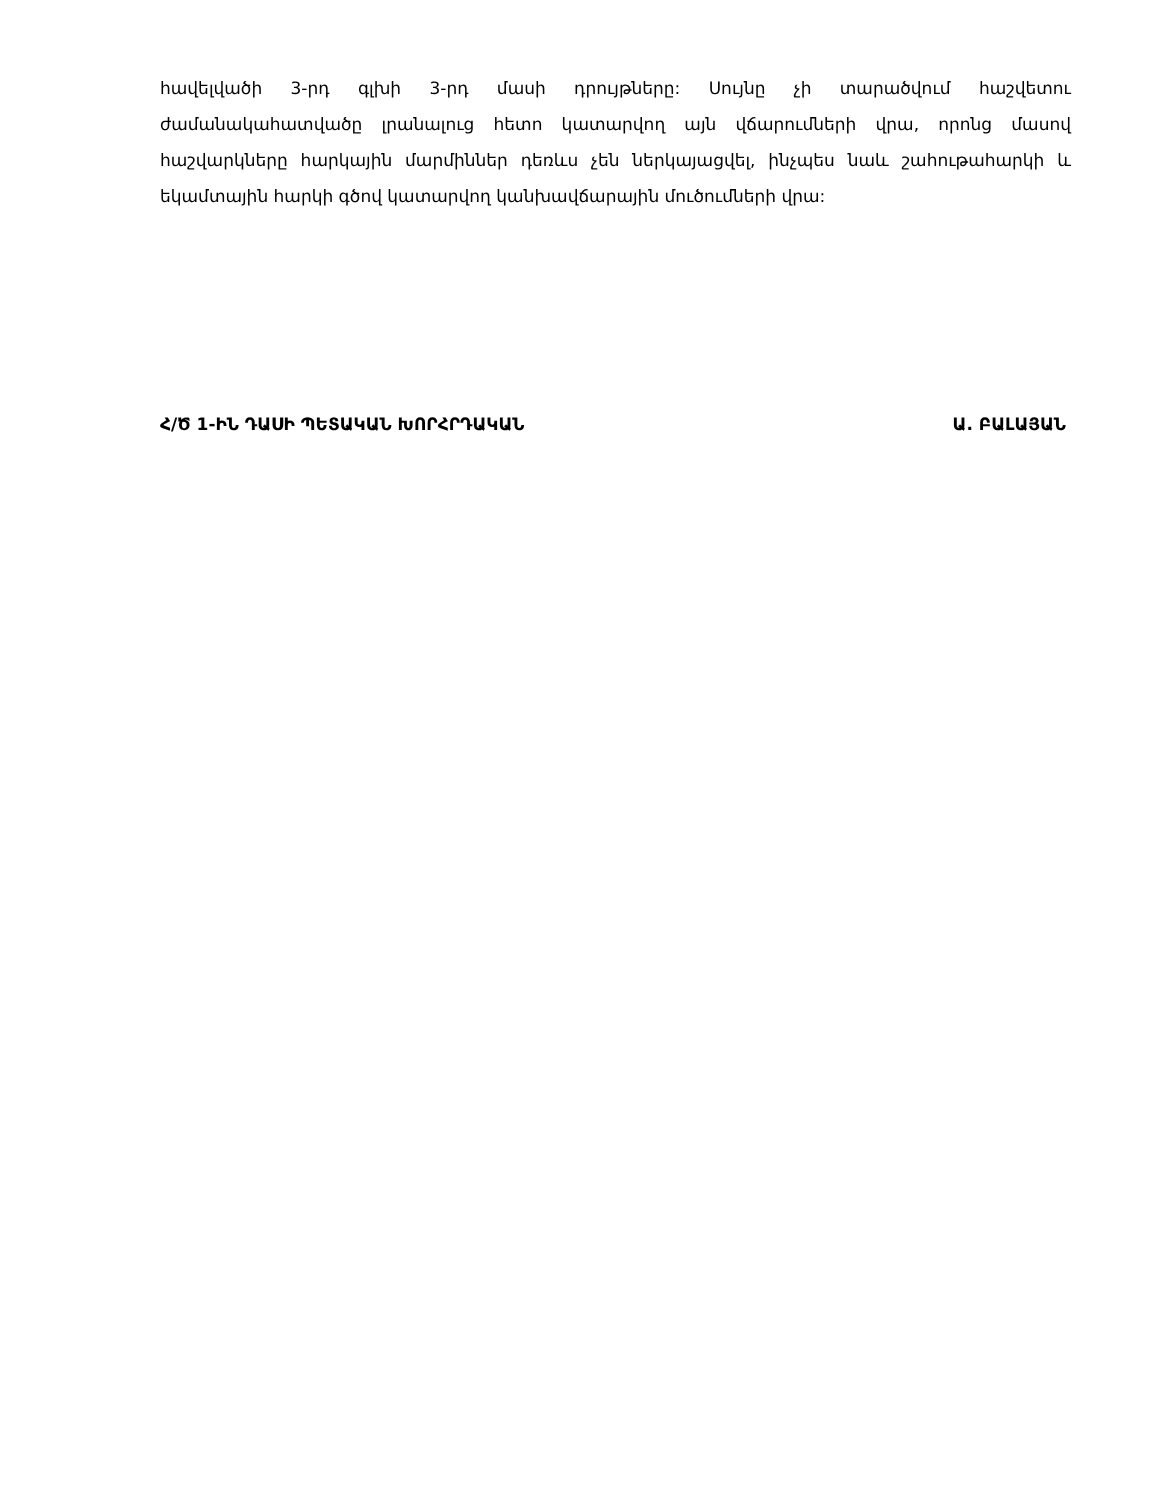հավելվածի 3-րդ գլխի 3-րդ մասի դրույթները: Սույնը չի տարածվում հաշվետու ժամանակահատվածը լրանալուց հետո կատարվող այն վճարումների վրա, որոնց մասով հաշվարկները հարկային մարմիններ դեռևս չեն ներկայացվել, ինչպես նաև շահութահարկի և եկամտային հարկի գծով կատարվող կանխավճարային մուծումների վրա:
Հ/Ծ 1-ԻՆ ԴԱՍԻ ՊԵՏԱԿԱՆ ԽՈՐՀՐԴԱԿԱՆ Ա. ԲԱԼԱՅԱՆ